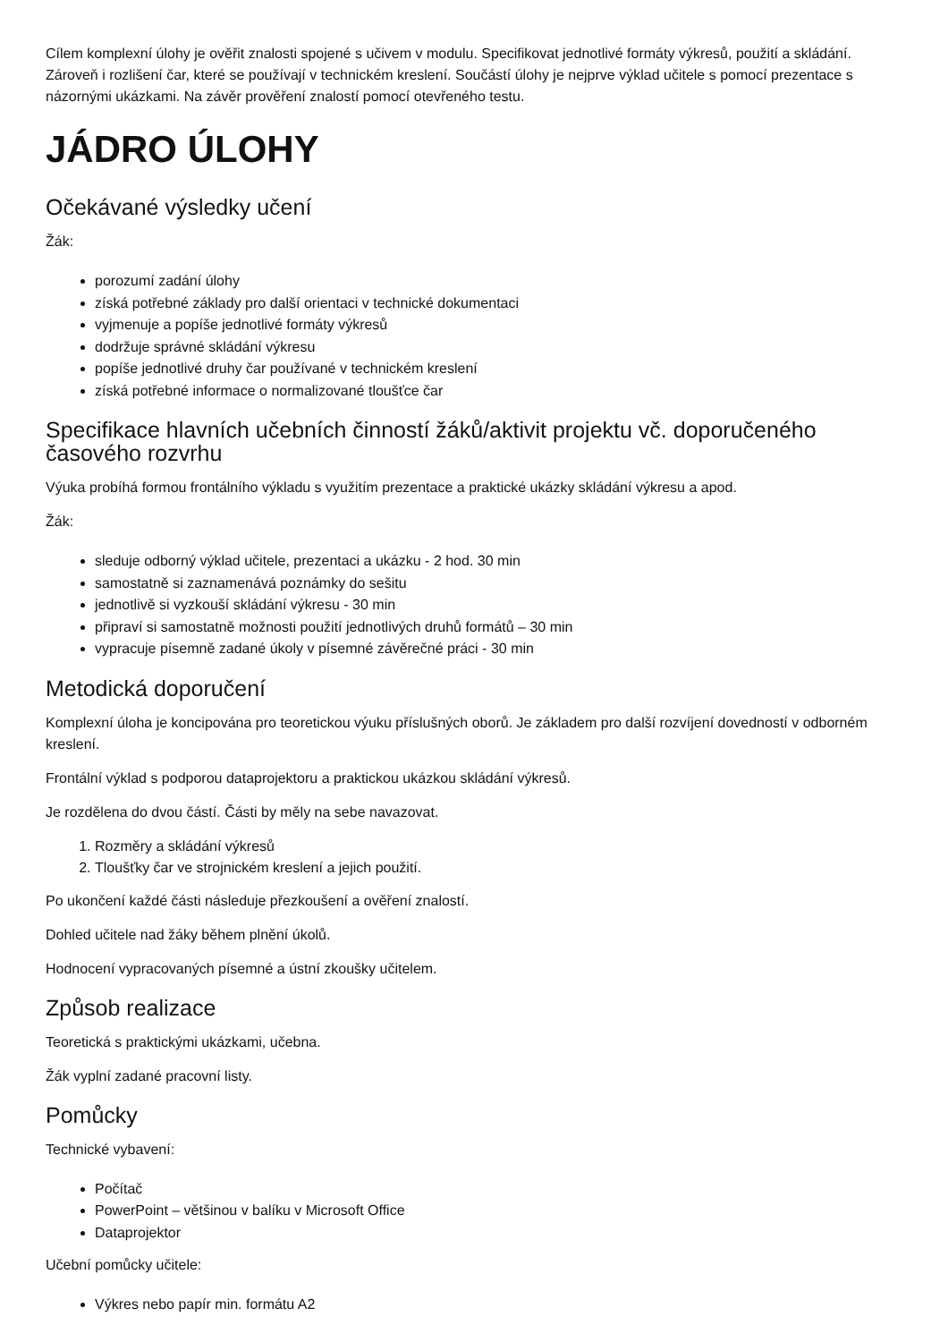Cílem komplexní úlohy je ověřit znalosti spojené s učivem v modulu. Specifikovat jednotlivé formáty výkresů, použití a skládání. Zároveň i rozlišení čar, které se používají v technickém kreslení. Součástí úlohy je nejprve výklad učitele s pomocí prezentace s názornými ukázkami. Na závěr prověření znalostí pomocí otevřeného testu.
JÁDRO ÚLOHY
Očekávané výsledky učení
Žák:
porozumí zadání úlohy
získá potřebné základy pro další orientaci v technické dokumentaci
vyjmenuje a popíše jednotlivé formáty výkresů
dodržuje správné skládání výkresu
popíše jednotlivé druhy čar používané v technickém kreslení
získá potřebné informace o normalizované tloušťce čar
Specifikace hlavních učebních činností žáků/aktivit projektu vč. doporučeného časového rozvrhu
Výuka probíhá formou frontálního výkladu s využitím prezentace a praktické ukázky skládání výkresu a apod.
Žák:
sleduje odborný výklad učitele, prezentaci a ukázku - 2 hod. 30 min
samostatně si zaznamenává poznámky do sešitu
jednotlivě si vyzkouší skládání výkresu - 30 min
připraví si samostatně možnosti použití jednotlivých druhů formátů – 30 min
vypracuje písemně zadané úkoly v písemné závěrečné práci - 30 min
Metodická doporučení
Komplexní úloha je koncipována pro teoretickou výuku příslušných oborů. Je základem pro další rozvíjení dovedností v odborném kreslení.
Frontální výklad s podporou dataprojektoru a praktickou ukázkou skládání výkresů.
Je rozdělena do dvou částí. Části by měly na sebe navazovat.
1. Rozměry a skládání výkresů
2. Tloušťky čar ve strojnickém kreslení a jejich použití.
Po ukončení každé části následuje přezkoušení a ověření znalostí.
Dohled učitele nad žáky během plnění úkolů.
Hodnocení vypracovaných písemné a ústní zkoušky učitelem.
Způsob realizace
Teoretická s praktickými ukázkami, učebna.
Žák vyplní zadané pracovní listy.
Pomůcky
Technické vybavení:
Počítač
PowerPoint – většinou v balíku v Microsoft Office
Dataprojektor
Učební pomůcky učitele:
Výkres nebo papír min. formátu A2